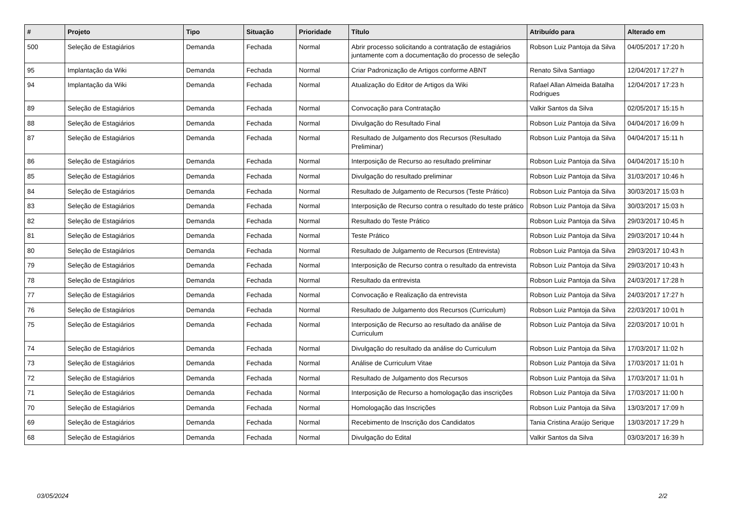| # | Projeto | Tipo | Situação | Prioridade | Título | Atribuído para | Alterado em |
| --- | --- | --- | --- | --- | --- | --- | --- |
| 500 | Seleção de Estagiários | Demanda | Fechada | Normal | Abrir processo solicitando a contratação de estagiários juntamente com a documentação do processo de seleção | Robson Luiz Pantoja da Silva | 04/05/2017 17:20 h |
| 95 | Implantação da Wiki | Demanda | Fechada | Normal | Criar Padronização de Artigos conforme ABNT | Renato Silva Santiago | 12/04/2017 17:27 h |
| 94 | Implantação da Wiki | Demanda | Fechada | Normal | Atualização do Editor de Artigos da Wiki | Rafael Allan Almeida Batalha Rodrigues | 12/04/2017 17:23 h |
| 89 | Seleção de Estagiários | Demanda | Fechada | Normal | Convocação para Contratação | Valkir Santos da Silva | 02/05/2017 15:15 h |
| 88 | Seleção de Estagiários | Demanda | Fechada | Normal | Divulgação do Resultado Final | Robson Luiz Pantoja da Silva | 04/04/2017 16:09 h |
| 87 | Seleção de Estagiários | Demanda | Fechada | Normal | Resultado de Julgamento dos Recursos (Resultado Preliminar) | Robson Luiz Pantoja da Silva | 04/04/2017 15:11 h |
| 86 | Seleção de Estagiários | Demanda | Fechada | Normal | Interposição de Recurso ao resultado preliminar | Robson Luiz Pantoja da Silva | 04/04/2017 15:10 h |
| 85 | Seleção de Estagiários | Demanda | Fechada | Normal | Divulgação do resultado preliminar | Robson Luiz Pantoja da Silva | 31/03/2017 10:46 h |
| 84 | Seleção de Estagiários | Demanda | Fechada | Normal | Resultado de Julgamento de Recursos (Teste Prático) | Robson Luiz Pantoja da Silva | 30/03/2017 15:03 h |
| 83 | Seleção de Estagiários | Demanda | Fechada | Normal | Interposição de Recurso contra o resultado do teste prático | Robson Luiz Pantoja da Silva | 30/03/2017 15:03 h |
| 82 | Seleção de Estagiários | Demanda | Fechada | Normal | Resultado do Teste Prático | Robson Luiz Pantoja da Silva | 29/03/2017 10:45 h |
| 81 | Seleção de Estagiários | Demanda | Fechada | Normal | Teste Prático | Robson Luiz Pantoja da Silva | 29/03/2017 10:44 h |
| 80 | Seleção de Estagiários | Demanda | Fechada | Normal | Resultado de Julgamento de Recursos (Entrevista) | Robson Luiz Pantoja da Silva | 29/03/2017 10:43 h |
| 79 | Seleção de Estagiários | Demanda | Fechada | Normal | Interposição de Recurso contra o resultado da entrevista | Robson Luiz Pantoja da Silva | 29/03/2017 10:43 h |
| 78 | Seleção de Estagiários | Demanda | Fechada | Normal | Resultado da entrevista | Robson Luiz Pantoja da Silva | 24/03/2017 17:28 h |
| 77 | Seleção de Estagiários | Demanda | Fechada | Normal | Convocação e Realização da entrevista | Robson Luiz Pantoja da Silva | 24/03/2017 17:27 h |
| 76 | Seleção de Estagiários | Demanda | Fechada | Normal | Resultado de Julgamento dos Recursos (Curriculum) | Robson Luiz Pantoja da Silva | 22/03/2017 10:01 h |
| 75 | Seleção de Estagiários | Demanda | Fechada | Normal | Interposição de Recurso ao resultado da análise de Curriculum | Robson Luiz Pantoja da Silva | 22/03/2017 10:01 h |
| 74 | Seleção de Estagiários | Demanda | Fechada | Normal | Divulgação do resultado da análise do Curriculum | Robson Luiz Pantoja da Silva | 17/03/2017 11:02 h |
| 73 | Seleção de Estagiários | Demanda | Fechada | Normal | Análise de Curriculum Vitae | Robson Luiz Pantoja da Silva | 17/03/2017 11:01 h |
| 72 | Seleção de Estagiários | Demanda | Fechada | Normal | Resultado de Julgamento dos Recursos | Robson Luiz Pantoja da Silva | 17/03/2017 11:01 h |
| 71 | Seleção de Estagiários | Demanda | Fechada | Normal | Interposição de Recurso a homologação das inscrições | Robson Luiz Pantoja da Silva | 17/03/2017 11:00 h |
| 70 | Seleção de Estagiários | Demanda | Fechada | Normal | Homologação das Inscrições | Robson Luiz Pantoja da Silva | 13/03/2017 17:09 h |
| 69 | Seleção de Estagiários | Demanda | Fechada | Normal | Recebimento de Inscrição dos Candidatos | Tania Cristina Araújo Serique | 13/03/2017 17:29 h |
| 68 | Seleção de Estagiários | Demanda | Fechada | Normal | Divulgação do Edital | Valkir Santos da Silva | 03/03/2017 16:39 h |
03/05/2024 2/2